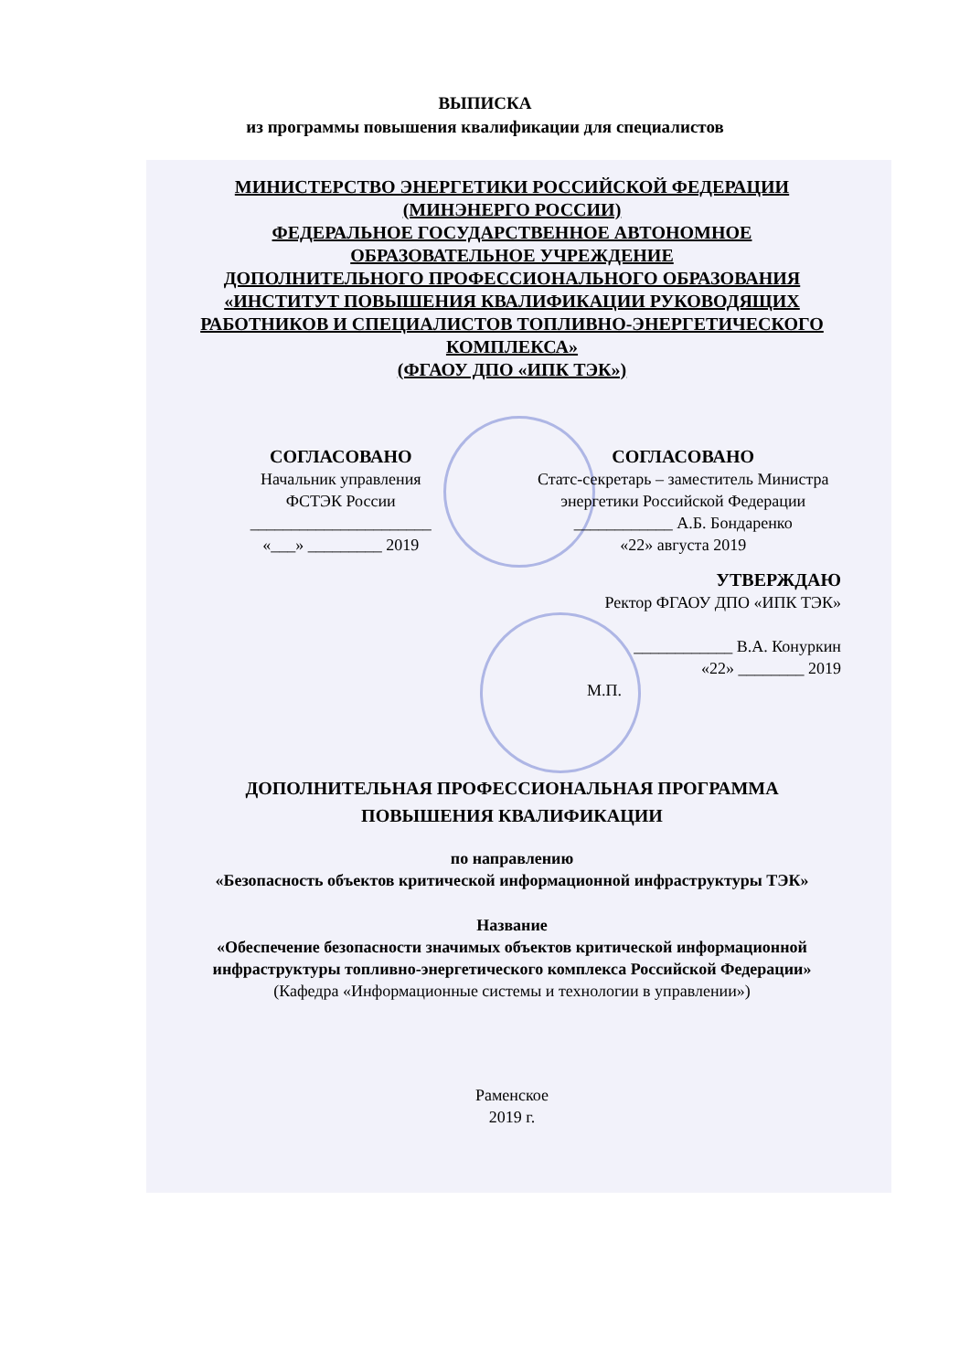ВЫПИСКА
из программы повышения квалификации для специалистов
МИНИСТЕРСТВО ЭНЕРГЕТИКИ РОССИЙСКОЙ ФЕДЕРАЦИИ
(МИНЭНЕРГО РОССИИ)
ФЕДЕРАЛЬНОЕ ГОСУДАРСТВЕННОЕ АВТОНОМНОЕ
ОБРАЗОВАТЕЛЬНОЕ УЧРЕЖДЕНИЕ
ДОПОЛНИТЕЛЬНОГО ПРОФЕССИОНАЛЬНОГО ОБРАЗОВАНИЯ
«ИНСТИТУТ ПОВЫШЕНИЯ КВАЛИФИКАЦИИ РУКОВОДЯЩИХ
РАБОТНИКОВ И СПЕЦИАЛИСТОВ ТОПЛИВНО-ЭНЕРГЕТИЧЕСКОГО
КОМПЛЕКСА»
(ФГАОУ ДПО «ИПК ТЭК»)
СОГЛАСОВАНО
Начальник управления
ФСТЭК России
______________________
«___» _________ 2019
СОГЛАСОВАНО
Статс-секретарь – заместитель Министра
энергетики Российской Федерации
____________ А.Б. Бондаренко
«22» августа 2019
УТВЕРЖДАЮ
Ректор ФГАОУ ДПО «ИПК ТЭК»
____________ В.А. Конуркин
«22» ________ 2019
М.П.
ДОПОЛНИТЕЛЬНАЯ ПРОФЕССИОНАЛЬНАЯ ПРОГРАММА
ПОВЫШЕНИЯ КВАЛИФИКАЦИИ
по направлению
«Безопасность объектов критической информационной инфраструктуры ТЭК»
Название
«Обеспечение безопасности значимых объектов критической информационной инфраструктуры топливно-энергетического комплекса Российской Федерации»
(Кафедра «Информационные системы и технологии в управлении»)
Раменское
2019 г.